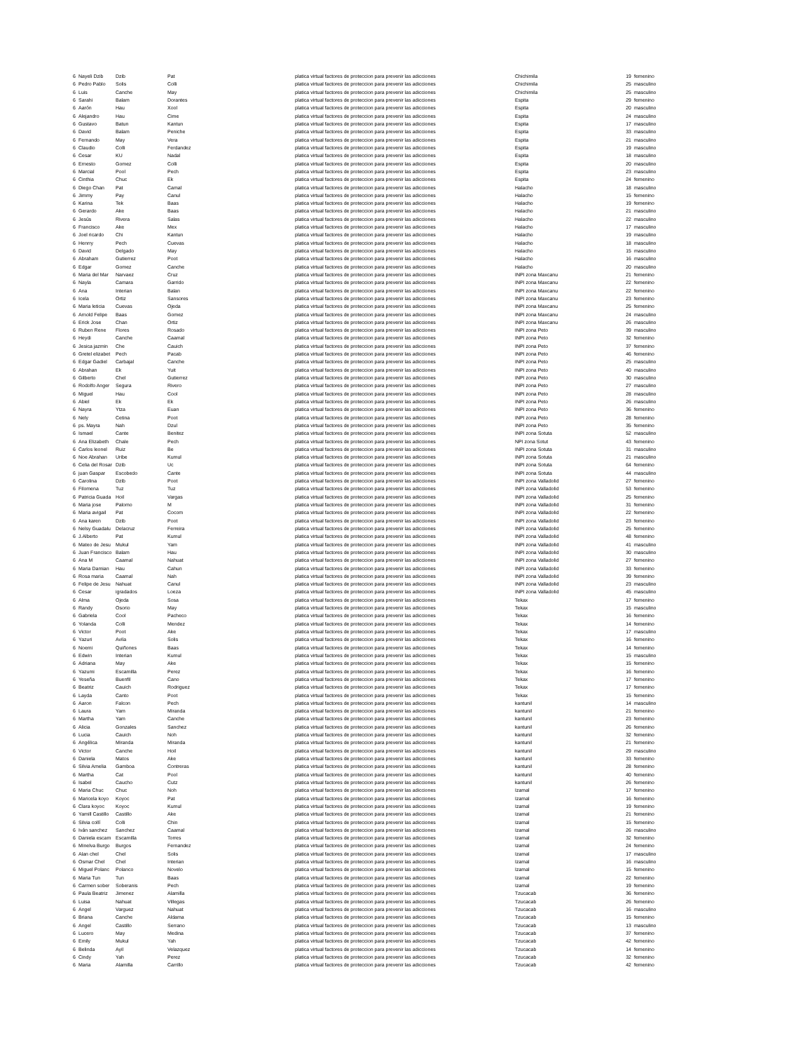| 6 | Nayeli Dzib | Dzib | Pat | platica virtual factores de proteccion para prevenir las adicciones | Chichimila | 19 | femenino |
| 6 | Pedro Pablo | Solis | Colli | platica virtual factores de proteccion para prevenir las adicciones | Chichimila | 25 | masculino |
| 6 | Luis | Canche | May | platica virtual factores de proteccion para prevenir las adicciones | Chichimila | 25 | masculino |
| 6 | Sarahi | Balam | Dorantes | platica virtual factores de proteccion para prevenir las adicciones | Espita | 29 | femenino |
| 6 | Aarón | Hau | Xool | platica virtual factores de proteccion para prevenir las adicciones | Espita | 20 | masculino |
| 6 | Alejandro | Hau | Cime | platica virtual factores de proteccion para prevenir las adicciones | Espita | 24 | masculino |
| 6 | Gustavo | Batun | Kantun | platica virtual factores de proteccion para prevenir las adicciones | Espita | 17 | masculino |
| 6 | David | Balam | Peniche | platica virtual factores de proteccion para prevenir las adicciones | Espita | 33 | masculino |
| 6 | Fernando | May | Vera | platica virtual factores de proteccion para prevenir las adicciones | Espita | 21 | masculino |
| 6 | Claudio | Colli | Ferdandez | platica virtual factores de proteccion para prevenir las adicciones | Espita | 19 | masculino |
| 6 | Cesar | KU | Nadal | platica virtual factores de proteccion para prevenir las adicciones | Espita | 18 | masculino |
| 6 | Ernesto | Gomez | Colli | platica virtual factores de proteccion para prevenir las adicciones | Espita | 20 | masculino |
| 6 | Marcial | Pool | Pech | platica virtual factores de proteccion para prevenir las adicciones | Espita | 23 | masculino |
| 6 | Cinthia | Chuc | Ek | platica virtual factores de proteccion para prevenir las adicciones | Espita | 24 | femenino |
| 6 | Diego Chan | Pat | Camal | platica virtual factores de proteccion para prevenir las adicciones | Halacho | 18 | masculino |
| 6 | Jimmy | Pay | Canul | platica virtual factores de proteccion para prevenir las adicciones | Halacho | 15 | femenino |
| 6 | Karina | Tek | Baas | platica virtual factores de proteccion para prevenir las adicciones | Halacho | 19 | femenino |
| 6 | Gerardo | Ake | Baas | platica virtual factores de proteccion para prevenir las adicciones | Halacho | 21 | masculino |
| 6 | Jesús | Rivera | Salas | platica virtual factores de proteccion para prevenir las adicciones | Halacho | 22 | masculino |
| 6 | Francisco | Ake | Mex | platica virtual factores de proteccion para prevenir las adicciones | Halacho | 17 | masculino |
| 6 | Joel ricardo | Chi | Kantun | platica virtual factores de proteccion para prevenir las adicciones | Halacho | 19 | masculino |
| 6 | Henrry | Pech | Cuevas | platica virtual factores de proteccion para prevenir las adicciones | Halacho | 18 | masculino |
| 6 | David | Delgado | May | platica virtual factores de proteccion para prevenir las adicciones | Halacho | 15 | masculino |
| 6 | Abraham | Gutierrez | Poot | platica virtual factores de proteccion para prevenir las adicciones | Halacho | 16 | masculino |
| 6 | Edgar | Gomez | Canche | platica virtual factores de proteccion para prevenir las adicciones | Halacho | 20 | masculino |
| 6 | Maria del Mar | Narvaez | Cruz | platica virtual factores de proteccion para prevenir las adicciones | INPI zona Maxcanu | 21 | femenino |
| 6 | Nayla | Camara | Garrido | platica virtual factores de proteccion para prevenir las adicciones | INPI zona Maxcanu | 22 | femenino |
| 6 | Ana | Interian | Balan | platica virtual factores de proteccion para prevenir las adicciones | INPI zona Maxcanu | 22 | femenino |
| 6 | Icela | Ortiz | Sansores | platica virtual factores de proteccion para prevenir las adicciones | INPI zona Maxcanu | 23 | femenino |
| 6 | Maria leticia | Cuevas | Ojeda | platica virtual factores de proteccion para prevenir las adicciones | INPI zona Maxcanu | 25 | femenino |
| 6 | Arnold Felipe | Baas | Gomez | platica virtual factores de proteccion para prevenir las adicciones | INPI zona Maxcanu | 24 | masculino |
| 6 | Erick Jose | Chan | Ortiz | platica virtual factores de proteccion para prevenir las adicciones | INPI zona Maxcanu | 26 | masculino |
| 6 | Ruben Rene | Flores | Rosado | platica virtual factores de proteccion para prevenir las adicciones | INPI zona Peto | 39 | masculino |
| 6 | Heydi | Canche | Caamal | platica virtual factores de proteccion para prevenir las adicciones | INPI zona Peto | 32 | femenino |
| 6 | Jesica jazmin | Che | Cauich | platica virtual factores de proteccion para prevenir las adicciones | INPI zona Peto | 37 | femenino |
| 6 | Gretel elizabet | Pech | Pacab | platica virtual factores de proteccion para prevenir las adicciones | INPI zona Peto | 46 | femenino |
| 6 | Edgar Gadiel | Carbajal | Canche | platica virtual factores de proteccion para prevenir las adicciones | INPI zona Peto | 25 | masculino |
| 6 | Abrahan | Ek | Yuit | platica virtual factores de proteccion para prevenir las adicciones | INPI zona Peto | 40 | masculino |
| 6 | Gilberto | Chel | Gutierrez | platica virtual factores de proteccion para prevenir las adicciones | INPI zona Peto | 30 | masculino |
| 6 | Rodolfo Anger | Segura | Rivero | platica virtual factores de proteccion para prevenir las adicciones | INPI zona Peto | 27 | masculino |
| 6 | Miguel | Hau | Cool | platica virtual factores de proteccion para prevenir las adicciones | INPI zona Peto | 28 | masculino |
| 6 | Abiel | Ek | Ek | platica virtual factores de proteccion para prevenir las adicciones | INPI zona Peto | 26 | masculino |
| 6 | Nayra | Ytza | Euan | platica virtual factores de proteccion para prevenir las adicciones | INPI zona Peto | 36 | femenino |
| 6 | Nely | Cetina | Poot | platica virtual factores de proteccion para prevenir las adicciones | INPI zona Peto | 28 | femenino |
| 6 | ps. Mayra | Nah | Dzul | platica virtual factores de proteccion para prevenir las adicciones | INPI zona Peto | 35 | femenino |
| 6 | Ismael | Cante | Benitez | platica virtual factores de proteccion para prevenir las adicciones | INPI zona Sotuta | 52 | masculino |
| 6 | Ana Elizabeth | Chale | Pech | platica virtual factores de proteccion para prevenir las adicciones | NPI zona Sotut | 43 | femenino |
| 6 | Carlos leonel | Ruiz | Be | platica virtual factores de proteccion para prevenir las adicciones | INPI zona Sotuta | 31 | masculino |
| 6 | Noe Abrahan | Uribe | Kumul | platica virtual factores de proteccion para prevenir las adicciones | INPI zona Sotuta | 21 | masculino |
| 6 | Celia del Rosar | Dzib | Uc | platica virtual factores de proteccion para prevenir las adicciones | INPI zona Sotuta | 64 | femenino |
| 6 | juan Gaspar | Escobedo | Cante | platica virtual factores de proteccion para prevenir las adicciones | INPI zona Sotuta | 44 | masculino |
| 6 | Carolina | Dzib | Poot | platica virtual factores de proteccion para prevenir las adicciones | INPI zona Valladolid | 27 | femenino |
| 6 | Filomena | Tuz | Tuz | platica virtual factores de proteccion para prevenir las adicciones | INPI zona Valladolid | 53 | femenino |
| 6 | Patricia Guada | Hoil | Vargas | platica virtual factores de proteccion para prevenir las adicciones | INPI zona Valladolid | 25 | femenino |
| 6 | Maria jose | Palomo | M | platica virtual factores de proteccion para prevenir las adicciones | INPI zona Valladolid | 31 | femenino |
| 6 | Maria avigail | Pat | Cocom | platica virtual factores de proteccion para prevenir las adicciones | INPI zona Valladolid | 22 | femenino |
| 6 | Ana karen | Dzib | Poot | platica virtual factores de proteccion para prevenir las adicciones | INPI zona Valladolid | 23 | femenino |
| 6 | Nelsy Guadalu | Delacruz | Ferreira | platica virtual factores de proteccion para prevenir las adicciones | INPI zona Valladolid | 25 | femenino |
| 6 | J.Alberto | Pat | Kumul | platica virtual factores de proteccion para prevenir las adicciones | INPI zona Valladolid | 48 | femenino |
| 6 | Mateo de Jesu | Mukul | Yam | platica virtual factores de proteccion para prevenir las adicciones | INPI zona Valladolid | 41 | masculino |
| 6 | Juan Francisco | Balam | Hau | platica virtual factores de proteccion para prevenir las adicciones | INPI zona Valladolid | 30 | masculino |
| 6 | Ana M | Caamal | Nahuat | platica virtual factores de proteccion para prevenir las adicciones | INPI zona Valladolid | 27 | femenino |
| 6 | Maria Damian | Hau | Cahun | platica virtual factores de proteccion para prevenir las adicciones | INPI zona Valladolid | 33 | femenino |
| 6 | Rosa maria | Caamal | Nah | platica virtual factores de proteccion para prevenir las adicciones | INPI zona Valladolid | 39 | femenino |
| 6 | Felipe de Jesu | Nahuat | Canul | platica virtual factores de proteccion para prevenir las adicciones | INPI zona Valladolid | 23 | masculino |
| 6 | Cesar | igradados | Loeza | platica virtual factores de proteccion para prevenir las adicciones | INPI zona Valladolid | 45 | masculino |
| 6 | Alma | Ojeda | Sosa | platica virtual factores de proteccion para prevenir las adicciones | Tekax | 17 | femenino |
| 6 | Randy | Osorio | May | platica virtual factores de proteccion para prevenir las adicciones | Tekax | 15 | masculino |
| 6 | Gabriela | Cool | Pacheco | platica virtual factores de proteccion para prevenir las adicciones | Tekax | 16 | femenino |
| 6 | Yolanda | Colli | Mendez | platica virtual factores de proteccion para prevenir las adicciones | Tekax | 14 | femenino |
| 6 | Victor | Poot | Ake | platica virtual factores de proteccion para prevenir las adicciones | Tekax | 17 | masculino |
| 6 | Yazuri | Avila | Solis | platica virtual factores de proteccion para prevenir las adicciones | Tekax | 16 | femenino |
| 6 | Noemi | Quiñones | Baas | platica virtual factores de proteccion para prevenir las adicciones | Tekax | 14 | femenino |
| 6 | Edwin | Interian | Kumul | platica virtual factores de proteccion para prevenir las adicciones | Tekax | 15 | masculino |
| 6 | Adriana | May | Ake | platica virtual factores de proteccion para prevenir las adicciones | Tekax | 15 | femenino |
| 6 | Yazumi | Escamilla | Perez | platica virtual factores de proteccion para prevenir las adicciones | Tekax | 16 | femenino |
| 6 | Yeseña | Buenfil | Cano | platica virtual factores de proteccion para prevenir las adicciones | Tekax | 17 | femenino |
| 6 | Beatriz | Cauich | Rodriguez | platica virtual factores de proteccion para prevenir las adicciones | Tekax | 17 | femenino |
| 6 | Layda | Canto | Poot | platica virtual factores de proteccion para prevenir las adicciones | Tekax | 15 | femenino |
| 6 | Aaron | Falcon | Pech | platica virtual factores de proteccion para prevenir las adicciones | kantunil | 14 | masculino |
| 6 | Laura | Yam | Miranda | platica virtual factores de proteccion para prevenir las adicciones | kantunil | 21 | femenino |
| 6 | Martha | Yam | Canche | platica virtual factores de proteccion para prevenir las adicciones | kantunil | 23 | femenino |
| 6 | Alicia | Gonzales | Sanchez | platica virtual factores de proteccion para prevenir las adicciones | kantunil | 26 | femenino |
| 6 | Lucia | Cauich | Noh | platica virtual factores de proteccion para prevenir las adicciones | kantunil | 32 | femenino |
| 6 | Angélica | Miranda | Miranda | platica virtual factores de proteccion para prevenir las adicciones | kantunil | 21 | femenino |
| 6 | Victor | Canche | Hoil | platica virtual factores de proteccion para prevenir las adicciones | kantunil | 29 | masculino |
| 6 | Daniela | Matos | Ake | platica virtual factores de proteccion para prevenir las adicciones | kantunil | 33 | femenino |
| 6 | Silvia Amelia | Gamboa | Contreras | platica virtual factores de proteccion para prevenir las adicciones | kantunil | 28 | femenino |
| 6 | Martha | Cat | Pool | platica virtual factores de proteccion para prevenir las adicciones | kantunil | 40 | femenino |
| 6 | Isabel | Caucho | Cutz | platica virtual factores de proteccion para prevenir las adicciones | kantunil | 26 | femenino |
| 6 | Maria Chuc | Chuc | Noh | platica virtual factores de proteccion para prevenir las adicciones | Izamal | 17 | femenino |
| 6 | Maricela koyo | Koyoc | Pat | platica virtual factores de proteccion para prevenir las adicciones | Izamal | 16 | femenino |
| 6 | Clara koyoc | Koyoc | Kumul | platica virtual factores de proteccion para prevenir las adicciones | Izamal | 19 | femenino |
| 6 | Yamill Castillo | Castillo | Ake | platica virtual factores de proteccion para prevenir las adicciones | Izamal | 21 | femenino |
| 6 | Silvia collí | Colli | Chin | platica virtual factores de proteccion para prevenir las adicciones | Izamal | 15 | femenino |
| 6 | Iván sanchez | Sanchez | Caamal | platica virtual factores de proteccion para prevenir las adicciones | Izamal | 26 | masculino |
| 6 | Daniela escam | Escamilla | Torres | platica virtual factores de proteccion para prevenir las adicciones | Izamal | 32 | femenino |
| 6 | Minelva Burgo | Burgos | Fernandez | platica virtual factores de proteccion para prevenir las adicciones | Izamal | 24 | femenino |
| 6 | Alan chel | Chel | Solis | platica virtual factores de proteccion para prevenir las adicciones | Izamal | 17 | masculino |
| 6 | Osmar Chel | Chel | Interian | platica virtual factores de proteccion para prevenir las adicciones | Izamal | 16 | masculino |
| 6 | Miguel Polanc | Polanco | Novelo | platica virtual factores de proteccion para prevenir las adicciones | Izamal | 15 | femenino |
| 6 | Maria Tun | Tun | Baas | platica virtual factores de proteccion para prevenir las adicciones | Izamal | 22 | femenino |
| 6 | Carmen sober | Soberanis | Pech | platica virtual factores de proteccion para prevenir las adicciones | Izamal | 19 | femenino |
| 6 | Paula Beatriz | Jimenez | Alamilla | platica virtual factores de proteccion para prevenir las adicciones | Tzucacab | 36 | femenino |
| 6 | Luisa | Nahuat | Villegas | platica virtual factores de proteccion para prevenir las adicciones | Tzucacab | 26 | femenino |
| 6 | Angel | Varguez | Nahuat | platica virtual factores de proteccion para prevenir las adicciones | Tzucacab | 16 | masculino |
| 6 | Briana | Canche | Aldama | platica virtual factores de proteccion para prevenir las adicciones | Tzucacab | 15 | femenino |
| 6 | Angel | Castillo | Serrano | platica virtual factores de proteccion para prevenir las adicciones | Tzucacab | 13 | masculino |
| 6 | Lucero | May | Medina | platica virtual factores de proteccion para prevenir las adicciones | Tzucacab | 37 | femenino |
| 6 | Emily | Mukul | Yah | platica virtual factores de proteccion para prevenir las adicciones | Tzucacab | 42 | femenino |
| 6 | Belinda | Ayil | Velazquez | platica virtual factores de proteccion para prevenir las adicciones | Tzucacab | 14 | femenino |
| 6 | Cindy | Yah | Perez | platica virtual factores de proteccion para prevenir las adicciones | Tzucacab | 32 | femenino |
| 6 | Maria | Alamilla | Carrillo | platica virtual factores de proteccion para prevenir las adicciones | Tzucacab | 42 | femenino |